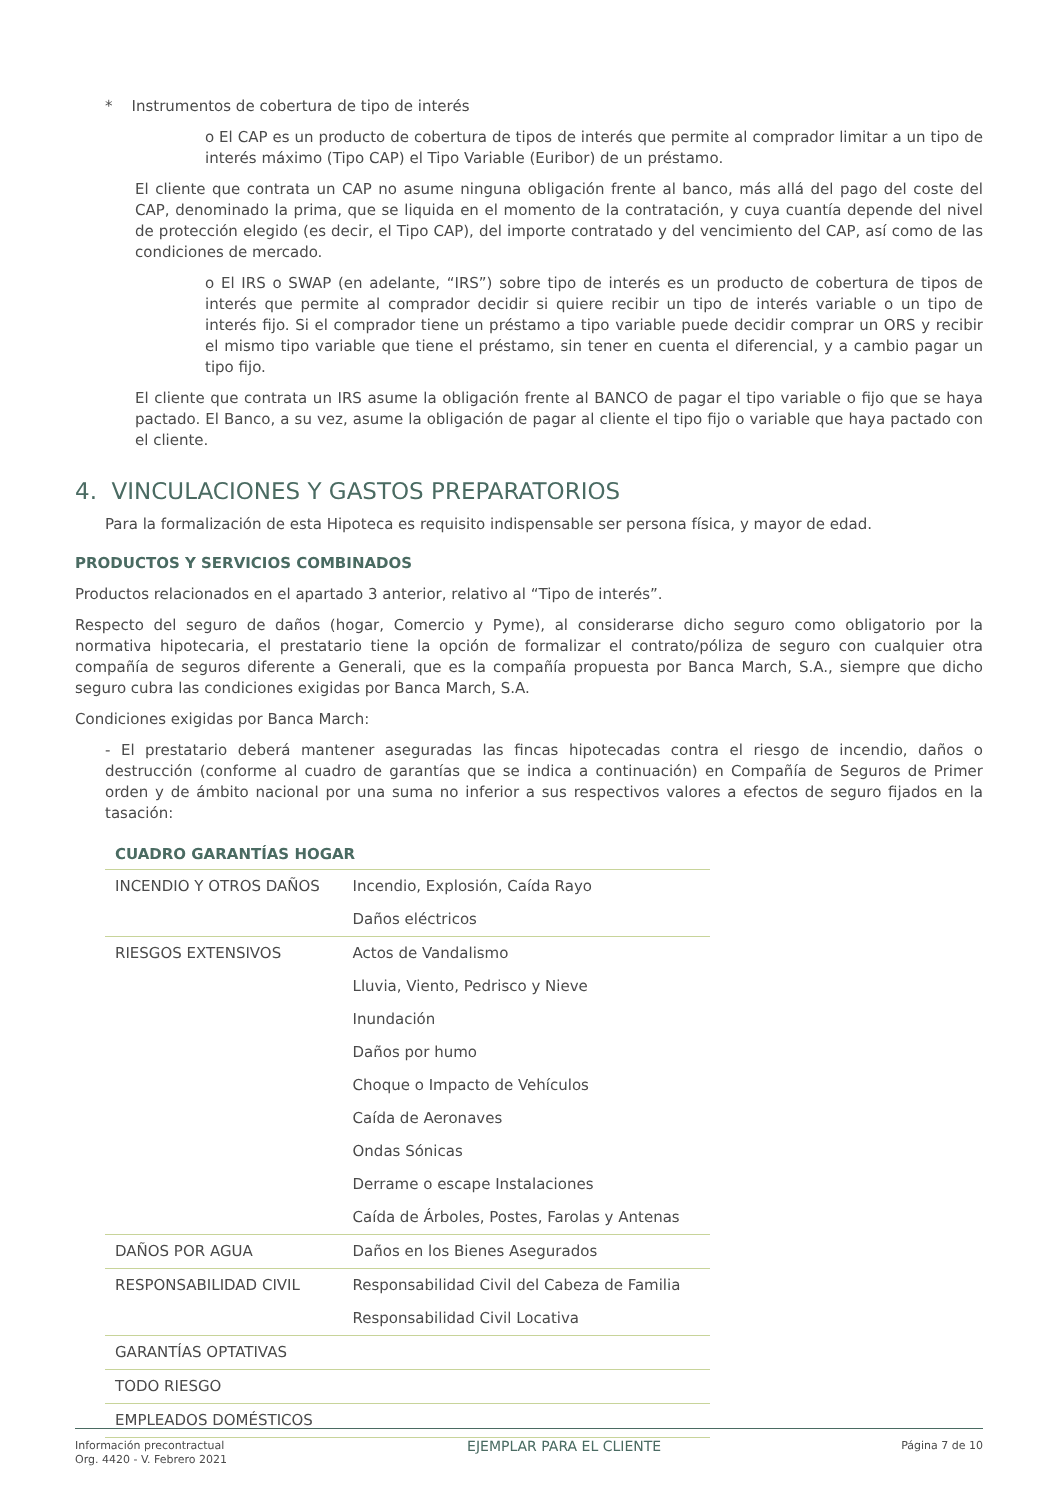* Instrumentos de cobertura de tipo de interés
o El CAP es un producto de cobertura de tipos de interés que permite al comprador limitar a un tipo de interés máximo (Tipo CAP) el Tipo Variable (Euribor) de un préstamo.
El cliente que contrata un CAP no asume ninguna obligación frente al banco, más allá del pago del coste del CAP, denominado la prima, que se liquida en el momento de la contratación, y cuya cuantía depende del nivel de protección elegido (es decir, el Tipo CAP), del importe contratado y del vencimiento del CAP, así como de las condiciones de mercado.
o El IRS o SWAP (en adelante, “IRS”) sobre tipo de interés es un producto de cobertura de tipos de interés que permite al comprador decidir si quiere recibir un tipo de interés variable o un tipo de interés fijo. Si el comprador tiene un préstamo a tipo variable puede decidir comprar un ORS y recibir el mismo tipo variable que tiene el préstamo, sin tener en cuenta el diferencial, y a cambio pagar un tipo fijo.
El cliente que contrata un IRS asume la obligación frente al BANCO de pagar el tipo variable o fijo que se haya pactado. El Banco, a su vez, asume la obligación de pagar al cliente el tipo fijo o variable que haya pactado con el cliente.
4. VINCULACIONES Y GASTOS PREPARATORIOS
Para la formalización de esta Hipoteca es requisito indispensable ser persona física, y mayor de edad.
PRODUCTOS Y SERVICIOS COMBINADOS
Productos relacionados en el apartado 3 anterior, relativo al “Tipo de interés”.
Respecto del seguro de daños (hogar, Comercio y Pyme), al considerarse dicho seguro como obligatorio por la normativa hipotecaria, el prestatario tiene la opción de formalizar el contrato/póliza de seguro con cualquier otra compañía de seguros diferente a Generali, que es la compañía propuesta por Banca March, S.A., siempre que dicho seguro cubra las condiciones exigidas por Banca March, S.A.
Condiciones exigidas por Banca March:
- El prestatario deberá mantener aseguradas las fincas hipotecadas contra el riesgo de incendio, daños o destrucción (conforme al cuadro de garantías que se indica a continuación) en Compañía de Seguros de Primer orden y de ámbito nacional por una suma no inferior a sus respectivos valores a efectos de seguro fijados en la tasación:
| CUADRO GARANTÍAS HOGAR | |
| --- | --- |
| INCENDIO Y OTROS DAÑOS | Incendio, Explosión, Caída Rayo |
| | Daños eléctricos |
| RIESGOS EXTENSIVOS | Actos de Vandalismo |
| | Lluvia, Viento, Pedrisco y Nieve |
| | Inundación |
| | Daños por humo |
| | Choque o Impacto de Vehículos |
| | Caída de Aeronaves |
| | Ondas Sónicas |
| | Derrame o escape Instalaciones |
| | Caída de Árboles, Postes, Farolas y Antenas |
| DAÑOS POR AGUA | Daños en los Bienes Asegurados |
| RESPONSABILIDAD CIVIL | Responsabilidad Civil del Cabeza de Familia |
| | Responsabilidad Civil Locativa |
| GARANTÍAS OPTATIVAS | |
| TODO RIESGO | |
| EMPLEADOS DOMÉSTICOS | |
Información precontractual
Org. 4420 - V. Febrero 2021
EJEMPLAR PARA EL CLIENTE
Página 7 de 10